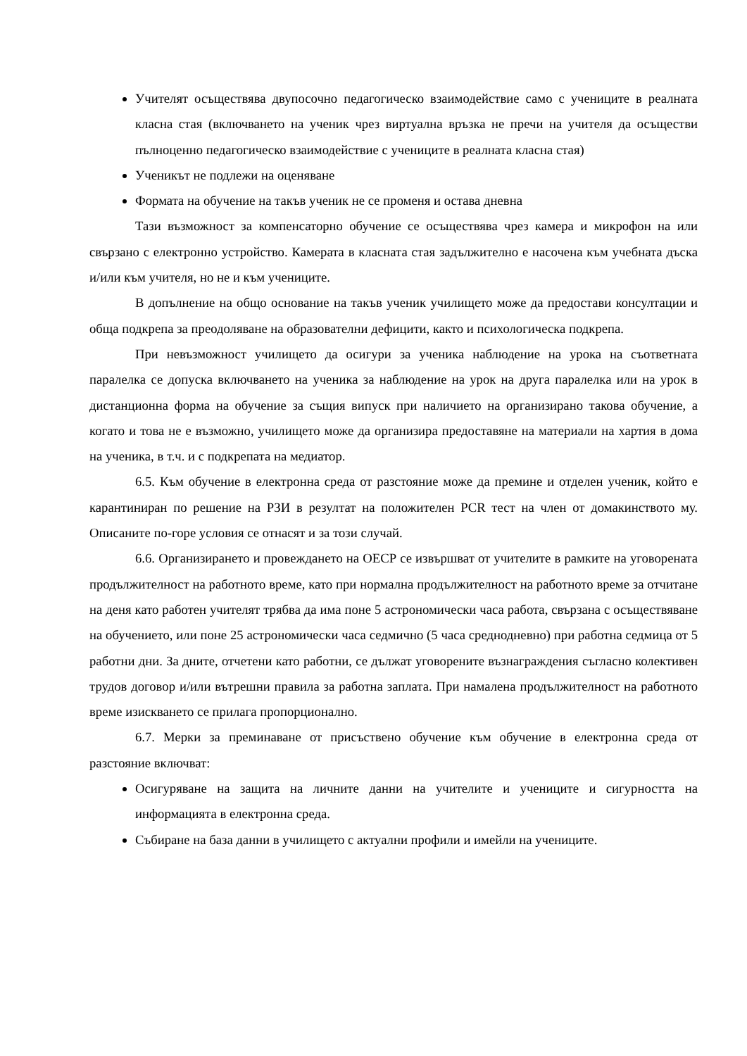Учителят осъществява двупосочно педагогическо взаимодействие само с учениците в реалната класна стая (включването на ученик чрез виртуална връзка не пречи на учителя да осъществи пълноценно педагогическо взаимодействие с учениците в реалната класна стая)
Ученикът не подлежи на оценяване
Формата на обучение на такъв ученик не се променя и остава дневна
Тази възможност за компенсаторно обучение се осъществява чрез камера и микрофон на или свързано с електронно устройство. Камерата в класната стая задължително е насочена към учебната дъска и/или към учителя, но не и към учениците.
В допълнение на общо основание на такъв ученик училището може да предостави консултации и обща подкрепа за преодоляване на образователни дефицити, както и психологическа подкрепа.
При невъзможност училището да осигури за ученика наблюдение на урока на съответната паралелка се допуска включването на ученика за наблюдение на урок на друга паралелка или на урок в дистанционна форма на обучение за същия випуск при наличието на организирано такова обучение, а когато и това не е възможно, училището може да организира предоставяне на материали на хартия в дома на ученика, в т.ч. и с подкрепата на медиатор.
6.5. Към обучение в електронна среда от разстояние може да премине и отделен ученик, който е карантиниран по решение на РЗИ в резултат на положителен PCR тест на член от домакинството му. Описаните по-горе условия се отнасят и за този случай.
6.6. Организирането и провеждането на ОЕСР се извършват от учителите в рамките на уговорената продължителност на работното време, като при нормална продължителност на работното време за отчитане на деня като работен учителят трябва да има поне 5 астрономически часа работа, свързана с осъществяване на обучението, или поне 25 астрономически часа седмично (5 часа среднодневно) при работна седмица от 5 работни дни. За дните, отчетени като работни, се дължат уговорените възнаграждения съгласно колективен трудов договор и/или вътрешни правила за работна заплата. При намалена продължителност на работното време изискването се прилага пропорционално.
6.7. Мерки за преминаване от присъствено обучение към обучение в електронна среда от разстояние включват:
Осигуряване на защита на личните данни на учителите и учениците и сигурността на информацията в електронна среда.
Събиране на база данни в училището с актуални профили и имейли на учениците.